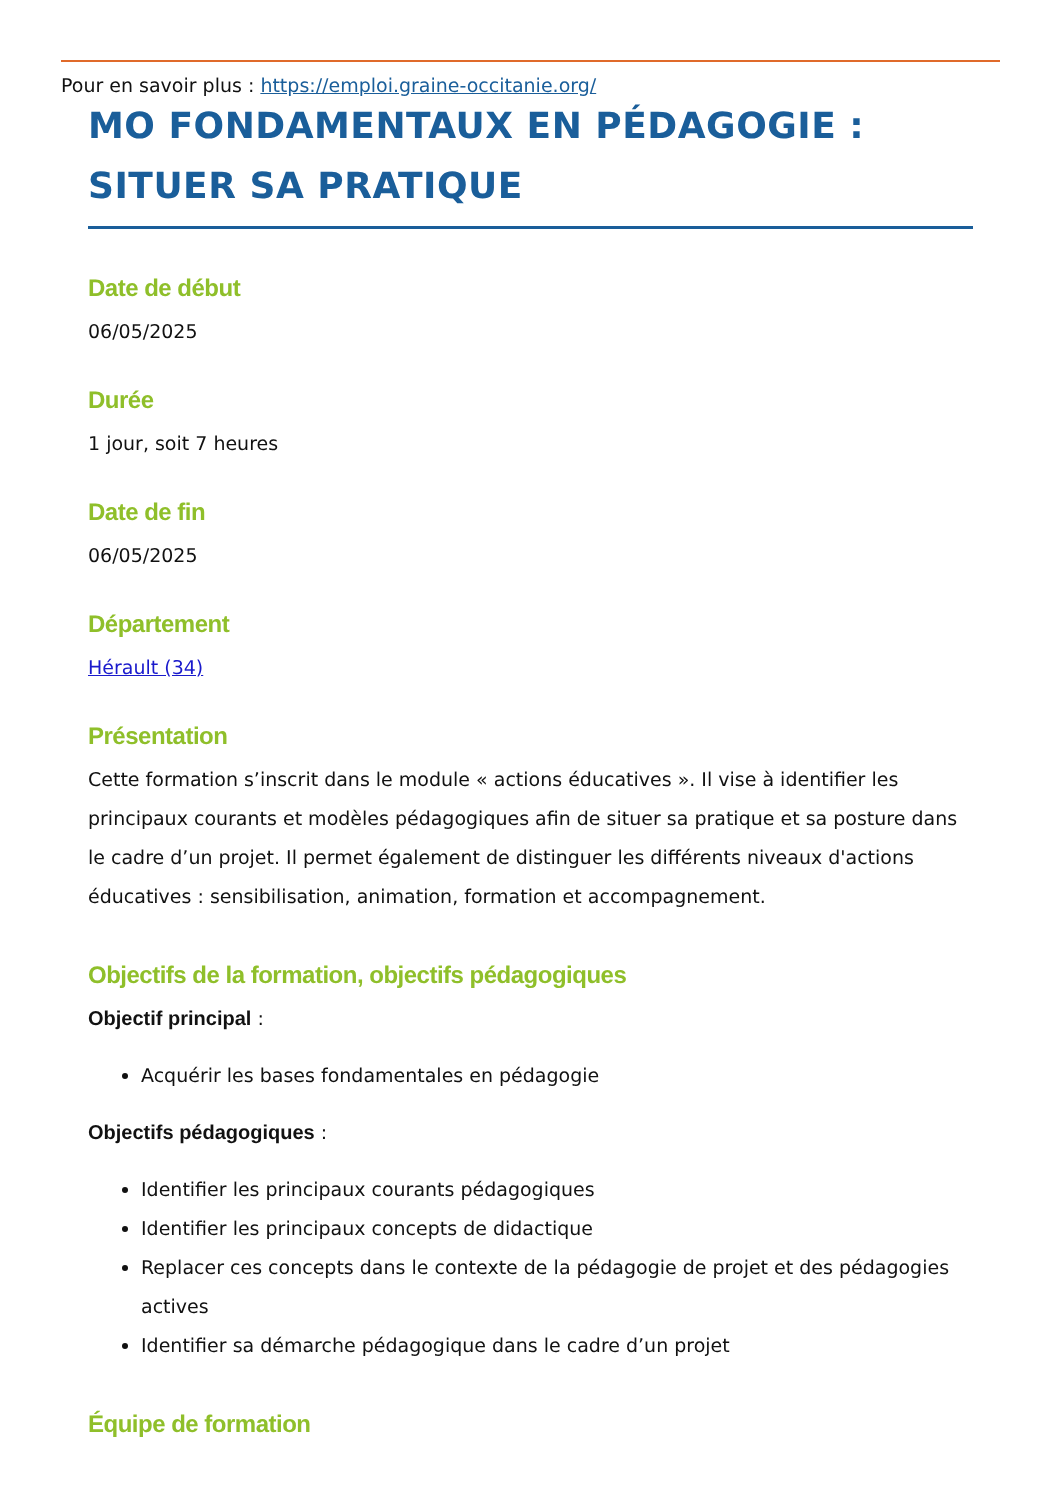Pour en savoir plus : https://emploi.graine-occitanie.org/
MO FONDAMENTAUX EN PÉDAGOGIE :
SITUER SA PRATIQUE
Date de début
06/05/2025
Durée
1 jour, soit 7 heures
Date de fin
06/05/2025
Département
Hérault (34)
Présentation
Cette formation s’inscrit dans le module « actions éducatives ». Il vise à identifier les principaux courants et modèles pédagogiques afin de situer sa pratique et sa posture dans le cadre d’un projet. Il permet également de distinguer les différents niveaux d'actions éducatives : sensibilisation, animation, formation et accompagnement.
Objectifs de la formation, objectifs pédagogiques
Objectif principal :
Acquérir les bases fondamentales en pédagogie
Objectifs pédagogiques :
Identifier les principaux courants pédagogiques
Identifier les principaux concepts de didactique
Replacer ces concepts dans le contexte de la pédagogie de projet et des pédagogies actives
Identifier sa démarche pédagogique dans le cadre d’un projet
Équipe de formation